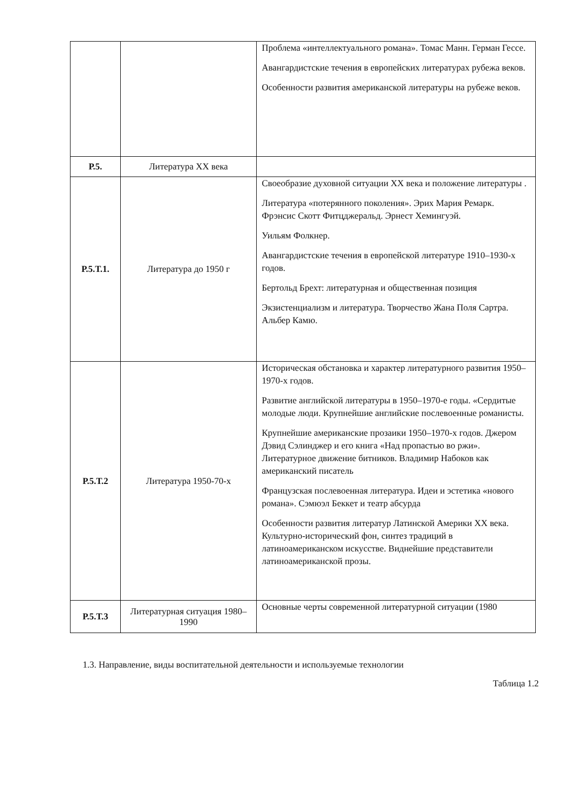| | | Проблема «интеллектуального романа». Томас Манн. Герман Гессе. Авангардистские течения в европейских литературах рубежа веков. Особенности развития американской литературы на рубеже веков. |
| Р.5. | Литература XX века | |
| Р.5.Т.1. | Литература до 1950 г | Своеобразие духовной ситуации XX века и положение литературы . Литература «потерянного поколения». Эрих Мария Ремарк. Фрэнсис Скотт Фитцджеральд. Эрнест Хемингуэй. Уильям Фолкнер. Авангардистские течения в европейской литературе 1910–1930-х годов. Бертольд Брехт: литературная и общественная позиция Экзистенциализм и литература. Творчество Жана Поля Сартра. Альбер Камю. |
| Р.5.Т.2 | Литература 1950-70-х | Историческая обстановка и характер литературного развития 1950–1970-х годов. Развитие английской литературы в 1950–1970-е годы. «Сердитые молодые люди. Крупнейшие английские послевоенные романисты. Крупнейшие американские прозаики 1950–1970-х годов. Джером Дэвид Сэлинджер и его книга «Над пропастью во ржи». Литературное движение битников. Владимир Набоков как американский писатель Французская послевоенная литература. Идеи и эстетика «нового романа». Сэмюэл Беккет и театр абсурда Особенности развития литератур Латинской Америки XX века. Культурно-исторический фон, синтез традиций в латиноамериканском искусстве. Виднейшие представители латиноамериканской прозы. |
| Р.5.Т.3 | Литературная ситуация 1980–1990 | Основные черты современной литературной ситуации (1980 |
1.3. Направление, виды воспитательной деятельности и используемые технологии
Таблица 1.2